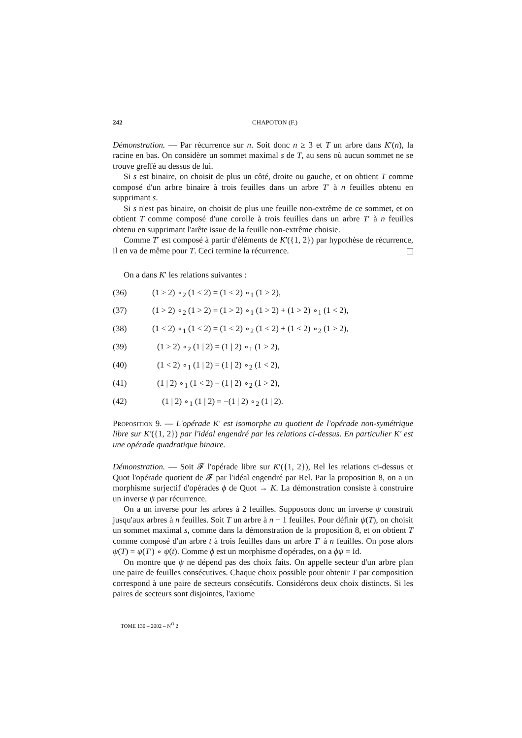242 CHAPOTON (F.)
Démonstration. — Par récurrence sur n. Soit donc n ≥ 3 et T un arbre dans K′(n), la racine en bas. On considère un sommet maximal s de T, au sens où aucun sommet ne se trouve greffé au dessus de lui.
Si s est binaire, on choisit de plus un côté, droite ou gauche, et on obtient T comme composé d'un arbre binaire à trois feuilles dans un arbre T′ à n feuilles obtenu en supprimant s.
Si s n'est pas binaire, on choisit de plus une feuille non-extrême de ce sommet, et on obtient T comme composé d'une corolle à trois feuilles dans un arbre T′ à n feuilles obtenu en supprimant l'arête issue de la feuille non-extrême choisie.
Comme T′ est composé à partir d'éléments de K′({1, 2}) par hypothèse de récurrence, il en va de même pour T. Ceci termine la récurrence.
On a dans K′ les relations suivantes :
(36) (1 > 2) ∘<sub>2</sub> (1 < 2) = (1 < 2) ∘<sub>1</sub> (1 > 2),
(37) (1 > 2) ∘<sub>2</sub> (1 > 2) = (1 > 2) ∘<sub>1</sub> (1 > 2) + (1 > 2) ∘<sub>1</sub> (1 < 2),
(38) (1 < 2) ∘<sub>1</sub> (1 < 2) = (1 < 2) ∘<sub>2</sub> (1 < 2) + (1 < 2) ∘<sub>2</sub> (1 > 2),
(39) (1 > 2) ∘<sub>2</sub> (1 | 2) = (1 | 2) ∘<sub>1</sub> (1 > 2),
(40) (1 < 2) ∘<sub>1</sub> (1 | 2) = (1 | 2) ∘<sub>2</sub> (1 < 2),
(41) (1 | 2) ∘<sub>1</sub> (1 < 2) = (1 | 2) ∘<sub>2</sub> (1 > 2),
(42) (1 | 2) ∘<sub>1</sub> (1 | 2) = −(1 | 2) ∘<sub>2</sub> (1 | 2).
Proposition 9. — L'opérade K′ est isomorphe au quotient de l'opérade non-symétrique libre sur K′({1, 2}) par l'idéal engendré par les relations ci-dessus. En particulier K′ est une opérade quadratique binaire.
Démonstration. — Soit 𝓕 l'opérade libre sur K′({1, 2}), Rel les relations ci-dessus et Quot l'opérade quotient de 𝓕 par l'idéal engendré par Rel. Par la proposition 8, on a un morphisme surjectif d'opérades ϕ de Quot → K. La démonstration consiste à construire un inverse ψ par récurrence.
On a un inverse pour les arbres à 2 feuilles. Supposons donc un inverse ψ construit jusqu'aux arbres à n feuilles. Soit T un arbre à n + 1 feuilles. Pour définir ψ(T), on choisit un sommet maximal s, comme dans la démonstration de la proposition 8, et on obtient T comme composé d'un arbre t à trois feuilles dans un arbre T′ à n feuilles. On pose alors ψ(T) = ψ(T′) ∘ ψ(t). Comme ϕ est un morphisme d'opérades, on a ϕψ = Id.
On montre que ψ ne dépend pas des choix faits. On appelle secteur d'un arbre plan une paire de feuilles consécutives. Chaque choix possible pour obtenir T par composition correspond à une paire de secteurs consécutifs. Considérons deux choix distincts. Si les paires de secteurs sont disjointes, l'axiome
TOME 130 – 2002 – N<sup>O</sup> 2